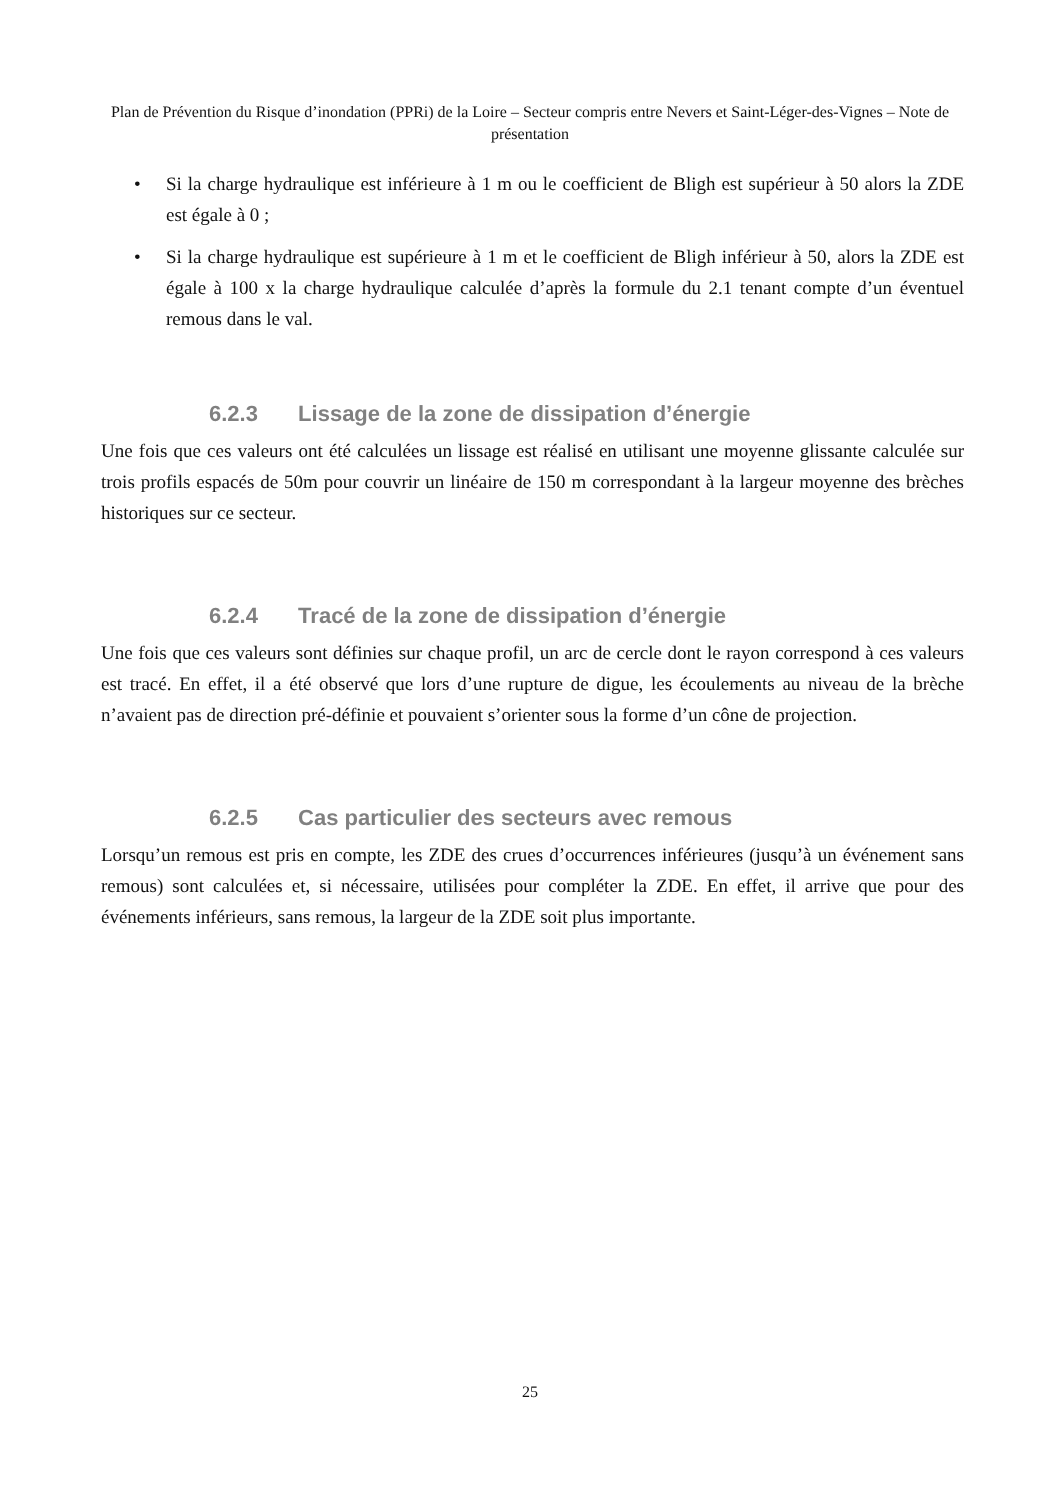Plan de Prévention du Risque d’inondation (PPRi) de la Loire – Secteur compris entre Nevers et Saint-Léger-des-Vignes – Note de présentation
• Si la charge hydraulique est inférieure à 1 m ou le coefficient de Bligh est supérieur à 50 alors la ZDE est égale à 0 ;
• Si la charge hydraulique est supérieure à 1 m et le coefficient de Bligh inférieur à 50, alors la ZDE est égale à 100 x la charge hydraulique calculée d’après la formule du 2.1 tenant compte d’un éventuel remous dans le val.
6.2.3 Lissage de la zone de dissipation d’énergie
Une fois que ces valeurs ont été calculées un lissage est réalisé en utilisant une moyenne glissante calculée sur trois profils espacés de 50m pour couvrir un linéaire de 150 m correspondant à la largeur moyenne des brèches historiques sur ce secteur.
6.2.4 Tracé de la zone de dissipation d’énergie
Une fois que ces valeurs sont définies sur chaque profil, un arc de cercle dont le rayon correspond à ces valeurs est tracé. En effet, il a été observé que lors d’une rupture de digue, les écoulements au niveau de la brèche n’avaient pas de direction pré-définie et pouvaient s’orienter sous la forme d’un cône de projection.
6.2.5 Cas particulier des secteurs avec remous
Lorsqu’un remous est pris en compte, les ZDE des crues d’occurrences inférieures (jusqu’à un événement sans remous) sont calculées et, si nécessaire, utilisées pour compléter la ZDE. En effet, il arrive que pour des événements inférieurs, sans remous, la largeur de la ZDE soit plus importante.
25